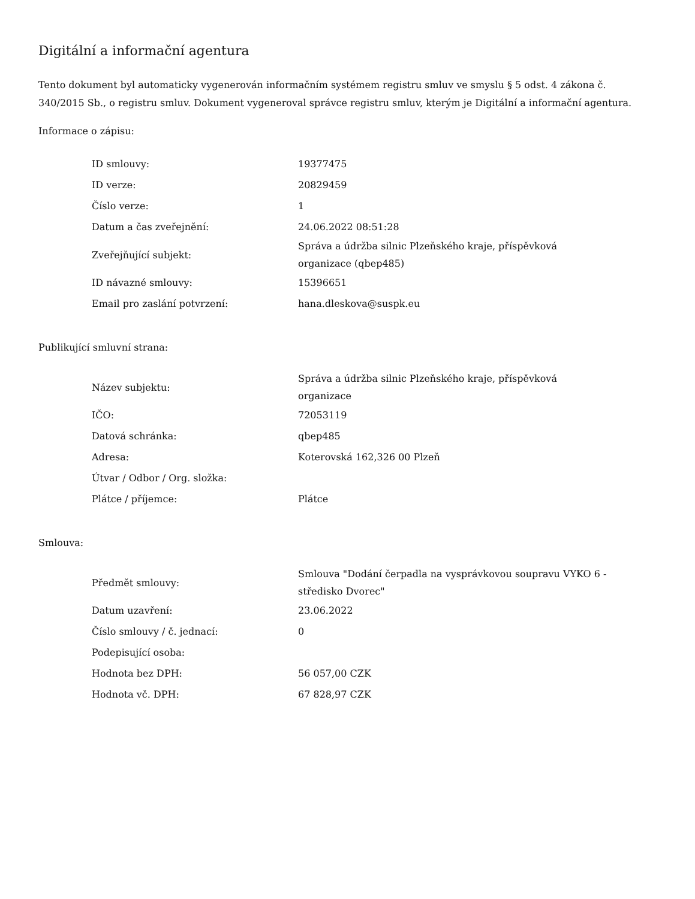Digitální a informační agentura
Tento dokument byl automaticky vygenerován informačním systémem registru smluv ve smyslu § 5 odst. 4 zákona č. 340/2015 Sb., o registru smluv. Dokument vygeneroval správce registru smluv, kterým je Digitální a informační agentura.
Informace o zápisu:
| ID smlouvy: | 19377475 |
| ID verze: | 20829459 |
| Číslo verze: | 1 |
| Datum a čas zveřejnění: | 24.06.2022 08:51:28 |
| Zveřejňující subjekt: | Správa a údržba silnic Plzeňského kraje, příspěvková organizace (qbep485) |
| ID návazné smlouvy: | 15396651 |
| Email pro zaslání potvrzení: | hana.dleskova@suspk.eu |
Publikující smluvní strana:
| Název subjektu: | Správa a údržba silnic Plzeňského kraje, příspěvková organizace |
| IČO: | 72053119 |
| Datová schránka: | qbep485 |
| Adresa: | Koterovská 162,326 00 Plzeň |
| Útvar / Odbor / Org. složka: | |
| Plátce / příjemce: | Plátce |
Smlouva:
| Předmět smlouvy: | Smlouva "Dodání čerpadla na vysprávkovou soupravu VYKO 6 - středisko Dvorec" |
| Datum uzavření: | 23.06.2022 |
| Číslo smlouvy / č. jednací: | 0 |
| Podepisující osoba: | |
| Hodnota bez DPH: | 56 057,00 CZK |
| Hodnota vč. DPH: | 67 828,97 CZK |